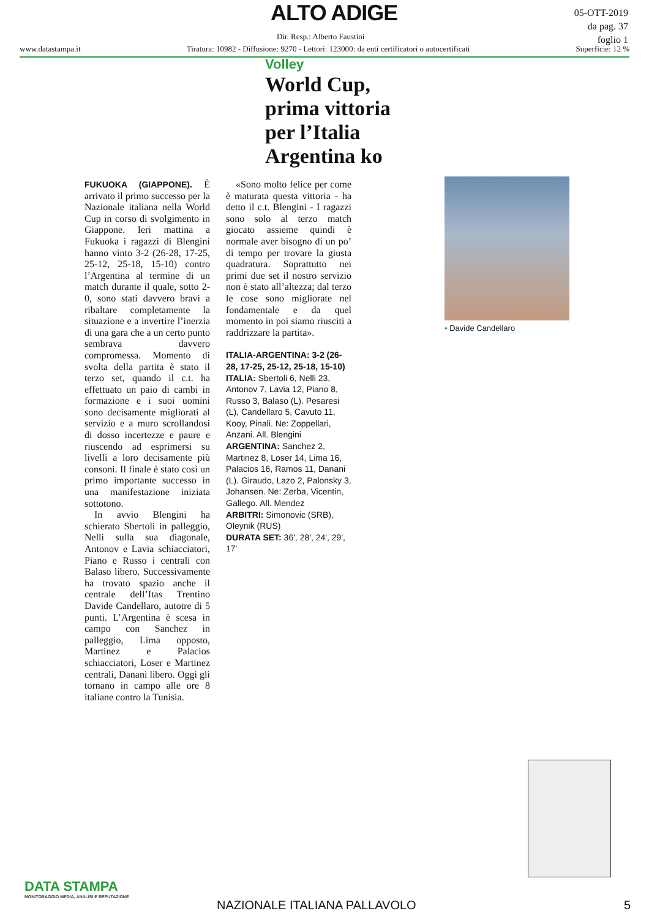ALTO ADIGE
05-OTT-2019
da pag. 37
foglio 1
Dir. Resp.: Alberto Faustini
www.datastampa.it Tiratura: 10982 - Diffusione: 9270 - Lettori: 123000: da enti certificatori o autocertificati Superficie: 12 %
Volley
World Cup, prima vittoria per l’Italia Argentina ko
FUKUOKA (GIAPPONE). È arrivato il primo successo per la Nazionale italiana nella World Cup in corso di svolgimento in Giappone. Ieri mattina a Fukuoka i ragazzi di Blengini hanno vinto 3-2 (26-28, 17-25, 25-12, 25-18, 15-10) contro l’Argentina al termine di un match durante il quale, sotto 2-0, sono stati davvero bravi a ribaltare completamente la situazione e a invertire l’inerzia di una gara che a un certo punto sembrava davvero compromessa. Momento di svolta della partita è stato il terzo set, quando il c.t. ha effettuato un paio di cambi in formazione e i suoi uomini sono decisamente migliorati al servizio e a muro scrollandosi di dosso incertezze e paure e riuscendo ad esprimersi su livelli a loro decisamente più consoni. Il finale è stato così un primo importante successo in una manifestazione iniziata sottotono.
In avvio Blengini ha schierato Sbertoli in palleggio, Nelli sulla sua diagonale, Antonov e Lavia schiacciatori, Piano e Russo i centrali con Balaso libero. Successivamente ha trovato spazio anche il centrale dell’Itas Trentino Davide Candellaro, autotre di 5 punti. L’Argentina è scesa in campo con Sanchez in palleggio, Lima opposto, Martinez e Palacios schiacciatori, Loser e Martinez centrali, Danani libero. Oggi gli tornano in campo alle ore 8 italiane contro la Tunisia.
«Sono molto felice per come è maturata questa vittoria - ha detto il c.t. Blengini - I ragazzi sono solo al terzo match giocato assieme quindi è normale aver bisogno di un po’ di tempo per trovare la giusta quadratura. Soprattutto nei primi due set il nostro servizio non è stato all’altezza; dal terzo le cose sono migliorate nel fondamentale e da quel momento in poi siamo riusciti a raddrizzare la partita».
ITALIA-ARGENTINA: 3-2 (26-28, 17-25, 25-12, 25-18, 15-10)
ITALIA: Sbertoli 6, Nelli 23, Antonov 7, Lavia 12, Piano 8, Russo 3, Balaso (L). Pesaresi (L), Candellaro 5, Cavuto 11, Kooy, Pinali. Ne: Zoppellari, Anzani. All. Blengini
ARGENTINA: Sanchez 2, Martinez 8, Loser 14, Lima 16, Palacios 16, Ramos 11, Danani (L). Giraudo, Lazo 2, Palonsky 3, Johansen. Ne: Zerba, Vicentin, Gallego. All. Mendez
ARBITRI: Simonovic (SRB), Oleynik (RUS)
DURATA SET: 36', 28', 24', 29', 17'
• Davide Candellaro
DATA STAMPA
MONITORAGGIO MEDIA, ANALISI E REPUTAZIONE
NAZIONALE ITALIANA PALLAVOLO 5